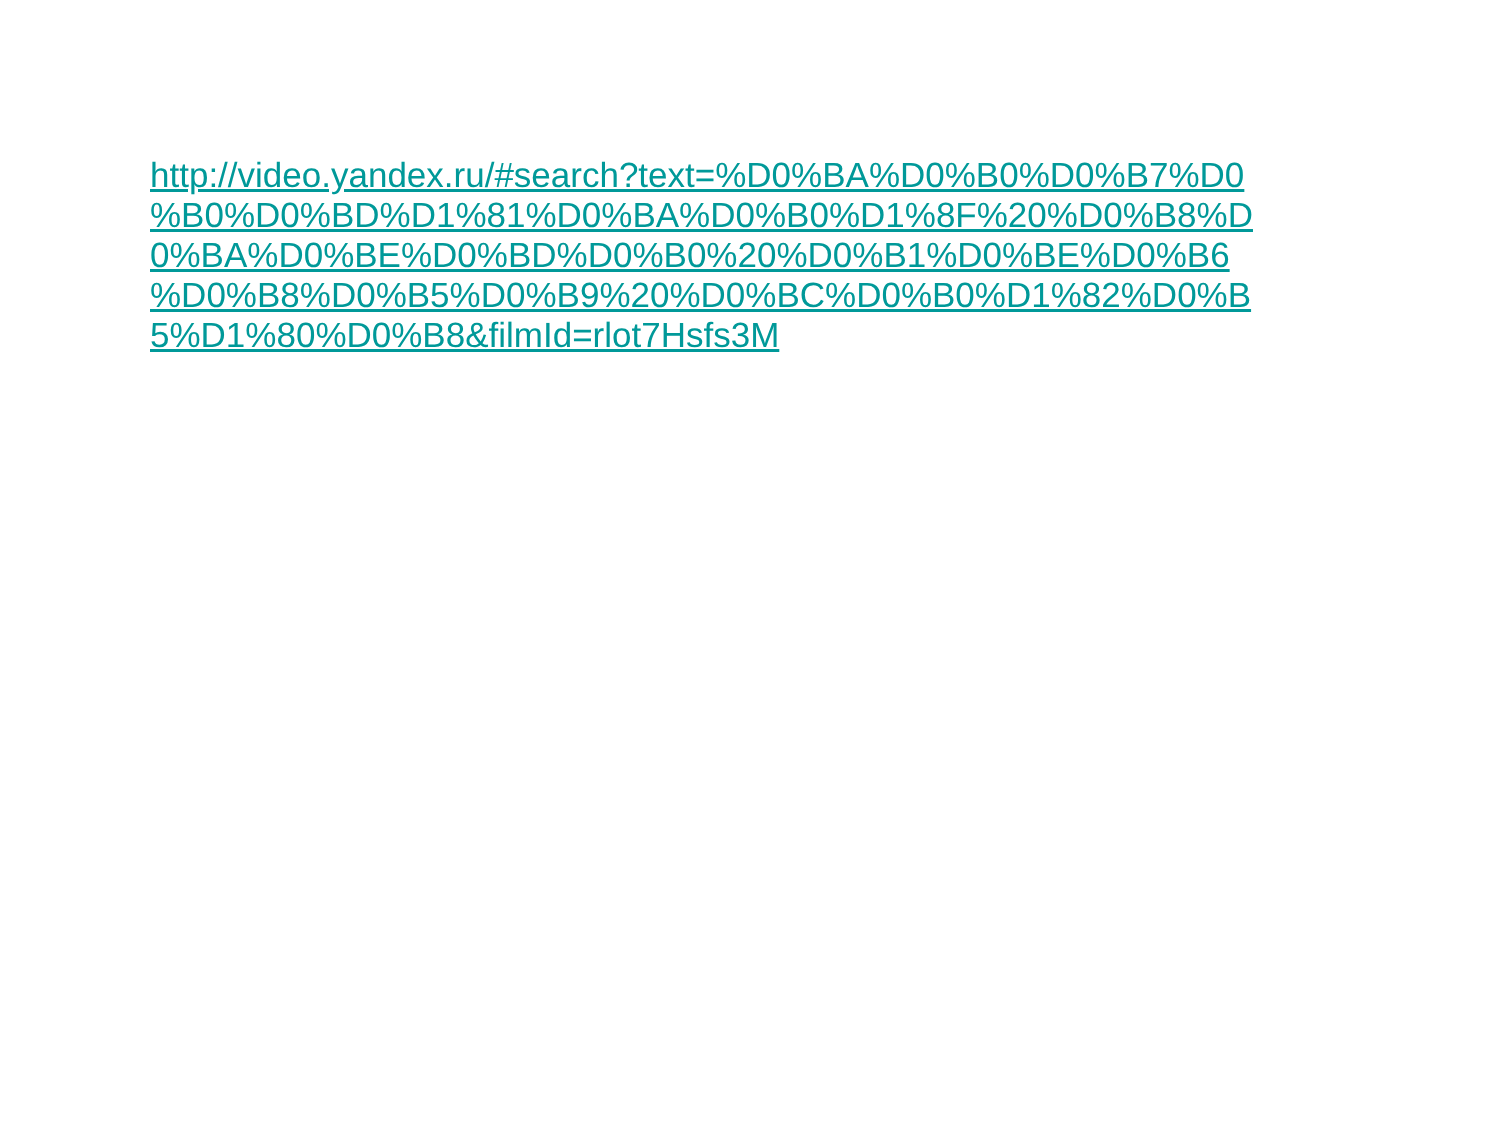http://video.yandex.ru/#search?text=%D0%BA%D0%B0%D0%B7%D0
%B0%D0%BD%D1%81%D0%BA%D0%B0%D1%8F%20%D0%B8%D
0%BA%D0%BE%D0%BD%D0%B0%20%D0%B1%D0%BE%D0%B6
%D0%B8%D0%B5%D0%B9%20%D0%BC%D0%B0%D1%82%D0%B
5%D1%80%D0%B8&filmId=rlot7Hsfs3M